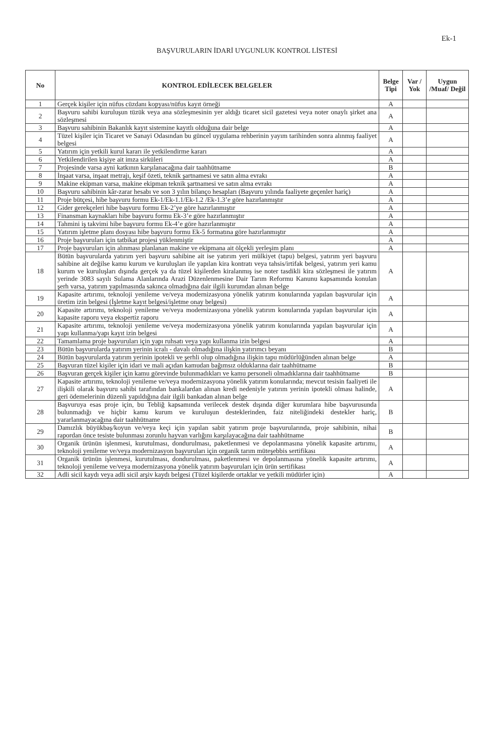Ek-1
BAŞVURULARIN İDARİ UYGUNLUK KONTROL LİSTESİ
| No | KONTROL EDİLECEK BELGELER | Belge Tipi | Var / Yok | Uygun /Muaf/ Değil |
| --- | --- | --- | --- | --- |
| 1 | Gerçek kişiler için nüfus cüzdanı kopyası/nüfus kayıt örneği | A | | |
| 2 | Başvuru sahibi kuruluşun tüzük veya ana sözleşmesinin yer aldığı ticaret sicil gazetesi veya noter onaylı şirket ana sözleşmesi | A | | |
| 3 | Başvuru sahibinin Bakanlık kayıt sistemine kayıtlı olduğuna dair belge | A | | |
| 4 | Tüzel kişiler için Ticaret ve Sanayi Odasından bu güncel uygulama rehberinin yayım tarihinden sonra alınmış faaliyet belgesi | A | | |
| 5 | Yatırım için yetkili kurul kararı ile yetkilendirme kararı | A | | |
| 6 | Yetkilendirilen kişiye ait imza sirküleri | A | | |
| 7 | Projesinde varsa ayni katkının karşılanacağına dair taahhütname | B | | |
| 8 | İnşaat varsa, inşaat metrajı, keşif özeti, teknik şartnamesi ve satın alma evrakı | A | | |
| 9 | Makine ekipman varsa, makine ekipman teknik şartnamesi ve satın alma evrakı | A | | |
| 10 | Başvuru sahibinin kâr-zarar hesabı ve son 3 yılın bilanço hesapları (Başvuru yılında faaliyete geçenler hariç) | A | | |
| 11 | Proje bütçesi, hibe başvuru formu Ek-1/Ek-1.1/Ek-1.2 /Ek-1.3’e göre hazırlanmıştır | A | | |
| 12 | Gider gerekçeleri hibe başvuru formu Ek-2’ye göre hazırlanmıştır | A | | |
| 13 | Finansman kaynakları hibe başvuru formu Ek-3’e göre hazırlanmıştır | A | | |
| 14 | Tahmini iş takvimi hibe başvuru formu Ek-4’e göre hazırlanmıştır | A | | |
| 15 | Yatırım işletme planı dosyası hibe başvuru formu Ek-5 formatına göre hazırlanmıştır | A | | |
| 16 | Proje başvuruları için tatbikat projesi yüklenmiştir | A | | |
| 17 | Proje başvuruları için alınması planlanan makine ve ekipmana ait ölçekli yerleşim planı | A | | |
| 18 | Bütün başvurularda yatırım yeri başvuru sahibine ait ise yatırım yeri mülkiyet (tapu) belgesi, yatırım yeri başvuru sahibine ait değilse kamu kurum ve kuruluşları ile yapılan kira kontratı veya tahsis/irtifak belgesi, yatırım yeri kamu kurum ve kuruluşları dışında gerçek ya da tüzel kişilerden kiralanmış ise noter tasdikli kira sözleşmesi ile yatırım yerinde 3083 sayılı Sulama Alanlarında Arazi Düzenlenmesine Dair Tarım Reformu Kanunu kapsamında konulan şerh varsa, yatırım yapılmasında sakınca olmadığına dair ilgili kurumdan alınan belge | A | | |
| 19 | Kapasite artırımı, teknoloji yenileme ve/veya modernizasyona yönelik yatırım konularında yapılan başvurular için üretim izin belgesi (İşletme kayıt belgesi/işletme onay belgesi) | A | | |
| 20 | Kapasite artırımı, teknoloji yenileme ve/veya modernizasyona yönelik yatırım konularında yapılan başvurular için kapasite raporu veya ekspertiz raporu | A | | |
| 21 | Kapasite artırımı, teknoloji yenileme ve/veya modernizasyona yönelik yatırım konularında yapılan başvurular için yapı kullanma/yapı kayıt izin belgesi | A | | |
| 22 | Tamamlama proje başvuruları için yapı ruhsatı veya yapı kullanma izin belgesi | A | | |
| 23 | Bütün başvurularda yatırım yerinin icralı - davalı olmadığına ilişkin yatırımcı beyanı | B | | |
| 24 | Bütün başvurularda yatırım yerinin ipotekli ve şerhli olup olmadığına ilişkin tapu müdürlüğünden alınan belge | A | | |
| 25 | Başvuran tüzel kişiler için idari ve mali açıdan kamudan bağımsız olduklarına dair taahhütname | B | | |
| 26 | Başvuran gerçek kişiler için kamu görevinde bulunmadıkları ve kamu personeli olmadıklarına dair taahhütname | B | | |
| 27 | Kapasite artırımı, teknoloji yenileme ve/veya modernizasyona yönelik yatırım konularında; mevcut tesisin faaliyeti ile ilişkili olarak başvuru sahibi tarafından bankalardan alınan kredi nedeniyle yatırım yerinin ipotekli olması halinde, geri ödemelerinin düzenli yapıldığına dair ilgili bankadan alınan belge | A | | |
| 28 | Başvuruya esas proje için, bu Tebliğ kapsamında verilecek destek dışında diğer kurumlara hibe başvurusunda bulunmadığı ve hiçbir kamu kurum ve kuruluşun desteklerinden, faiz niteliğindeki destekler hariç, yararlanmayacağına dair taahhütname | B | | |
| 29 | Damızlık büyükbaş/koyun ve/veya keçi için yapılan sabit yatırım proje başvurularında, proje sahibinin, nihai rapordan önce tesiste bulunması zorunlu hayvan varlığını karşılayacağına dair taahhütname | B | | |
| 30 | Organik ürünün işlenmesi, kurutulması, dondurulması, paketlenmesi ve depolanmasına yönelik kapasite artırımı, teknoloji yenileme ve/veya modernizasyon başvuruları için organik tarım müteşebbis sertifikası | A | | |
| 31 | Organik ürünün işlenmesi, kurutulması, dondurulması, paketlenmesi ve depolanmasına yönelik kapasite artırımı, teknoloji yenileme ve/veya modernizasyona yönelik yatırım başvuruları için ürün sertifikası | A | | |
| 32 | Adli sicil kaydı veya adli sicil arşiv kaydı belgesi (Tüzel kişilerde ortaklar ve yetkili müdürler için) | A | | |